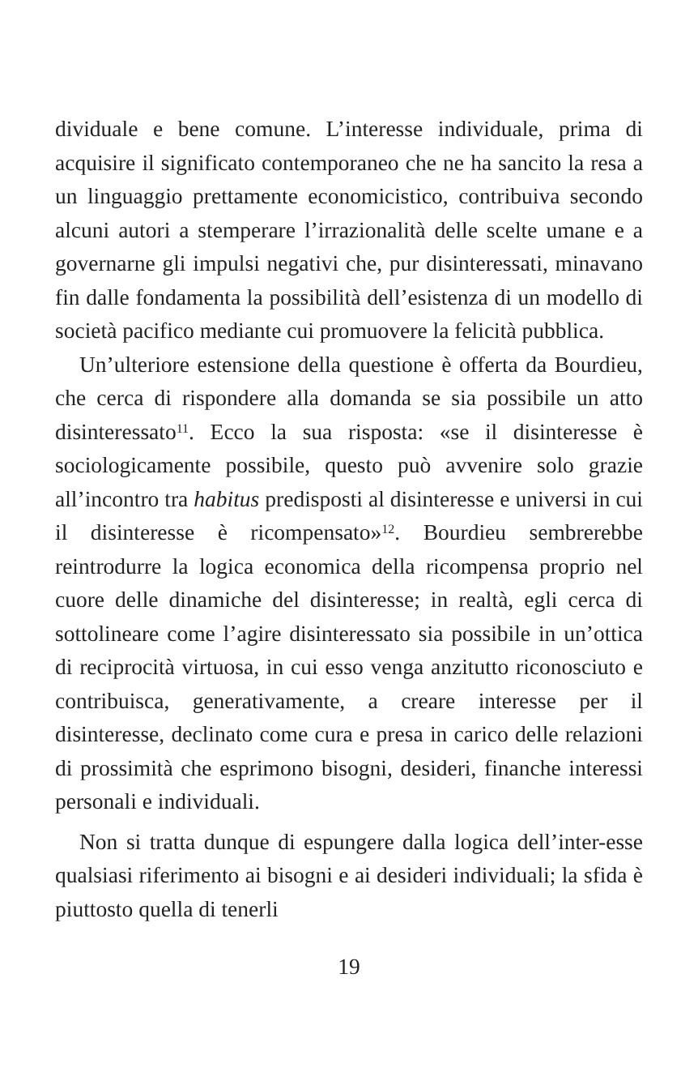dividuale e bene comune. L’interesse individuale, prima di acquisire il significato contemporaneo che ne ha sancito la resa a un linguaggio prettamente economicistico, contribuiva secondo alcuni autori a stemperare l’irrazionalità delle scelte umane e a governarne gli impulsi negativi che, pur disinteressati, minavano fin dalle fondamenta la possibilità dell’esistenza di un modello di società pacifico mediante cui promuovere la felicità pubblica.
Un’ulteriore estensione della questione è offerta da Bourdieu, che cerca di rispondere alla domanda se sia possibile un atto disinteressato<sup>11</sup>. Ecco la sua risposta: «se il disinteresse è sociologicamente possibile, questo può avvenire solo grazie all’incontro tra habitus predisposti al disinteresse e universi in cui il disinteresse è ricompensato»<sup>12</sup>. Bourdieu sembrerebbe reintrodurre la logica economica della ricompensa proprio nel cuore delle dinamiche del disinteresse; in realtà, egli cerca di sottolineare come l’agire disinteressato sia possibile in un’ottica di reciprocità virtuosa, in cui esso venga anzitutto riconosciuto e contribuisca, generativamente, a creare interesse per il disinteresse, declinato come cura e presa in carico delle relazioni di prossimità che esprimono bisogni, desideri, finanche interessi personali e individuali.
Non si tratta dunque di espungere dalla logica dell’inter-esse qualsiasi riferimento ai bisogni e ai desideri individuali; la sfida è piuttosto quella di tenerli
19